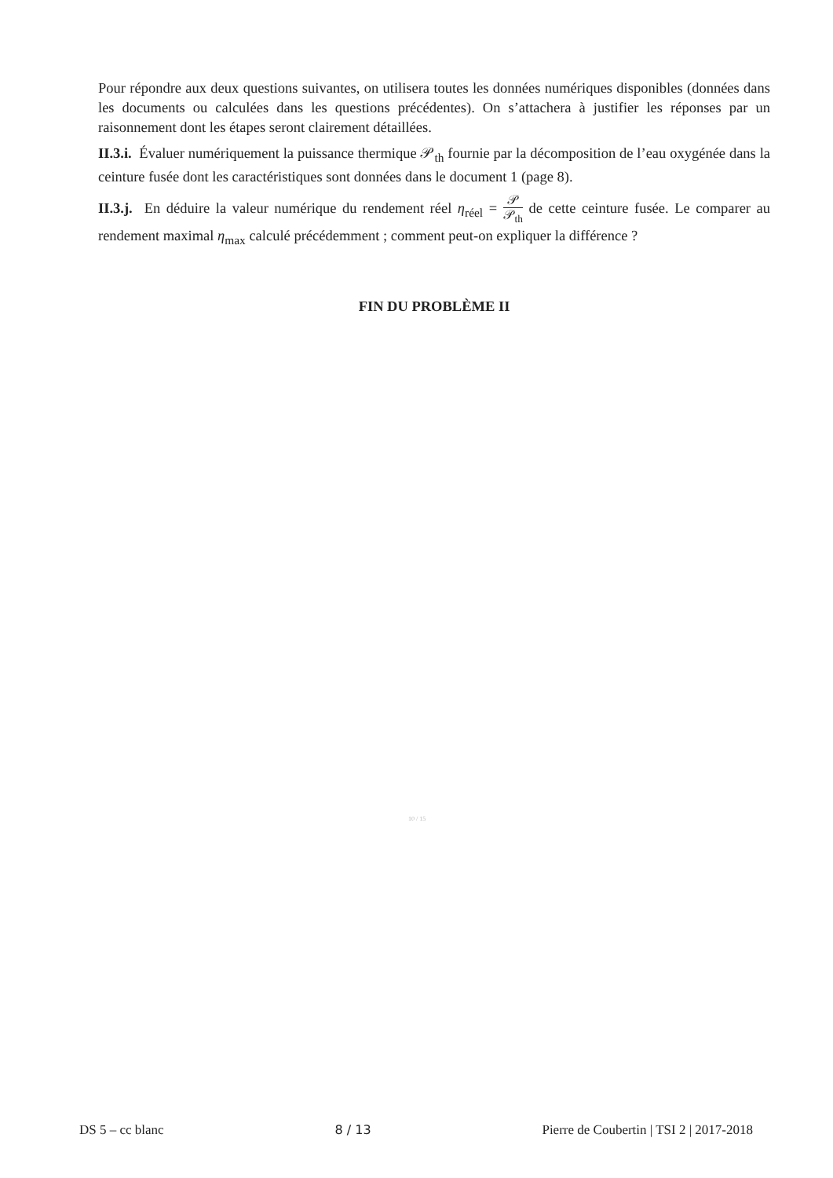Pour répondre aux deux questions suivantes, on utilisera toutes les données numériques disponibles (données dans les documents ou calculées dans les questions précédentes). On s’attachera à justifier les réponses par un raisonnement dont les étapes seront clairement détaillées.
II.3.i. Évaluer numériquement la puissance thermique 𝒫<sub>th</sub> fournie par la décomposition de l’eau oxygénée dans la ceinture fusée dont les caractéristiques sont données dans le document 1 (page 8).
II.3.j. En déduire la valeur numérique du rendement réel η<sub>réel</sub> = 𝒫 𝒫<sub>th</sub> de cette ceinture fusée. Le comparer au rendement maximal η<sub>max</sub> calculé précédemment ; comment peut-on expliquer la différence ?
FIN DU PROBLÈME II
10 / 15
DS 5 – cc blanc 8 / 13 Pierre de Coubertin | TSI 2 | 2017-2018